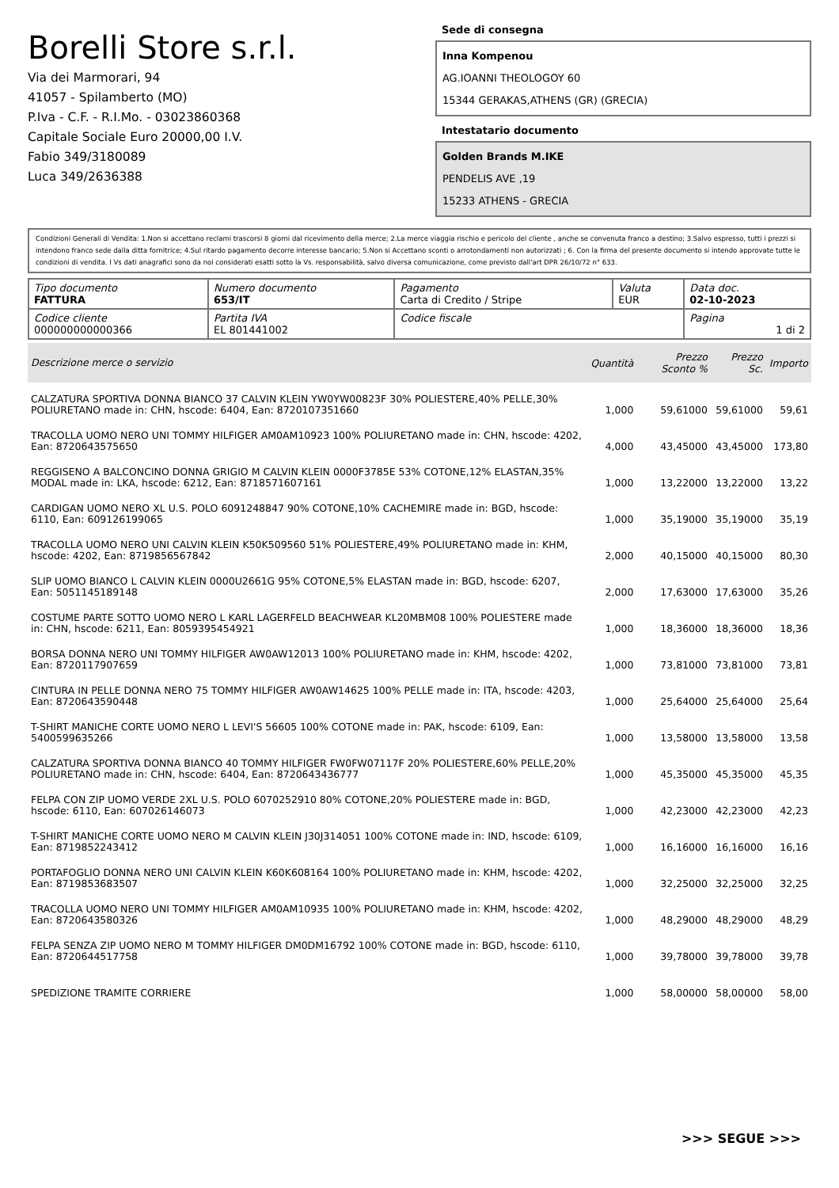Borelli Store s.r.l.
Via dei Marmorari, 94
41057 - Spilamberto (MO)
P.Iva - C.F. - R.I.Mo. - 03023860368
Capitale Sociale Euro 20000,00 I.V.
Fabio 349/3180089
Luca 349/2636388
Sede di consegna
Inna Kompenou
AG.IOANNI THEOLOGOY 60
15344 GERAKAS,ATHENS (GR) (GRECIA)
Intestatario documento
Golden Brands M.IKE
PENDELIS AVE ,19
15233 ATHENS - GRECIA
Condizioni Generali di Vendita: 1.Non si accettano reclami trascorsi 8 giorni dal ricevimento della merce; 2.La merce viaggia rischio e pericolo del cliente , anche se convenuta franco a destino; 3.Salvo espresso, tutti i prezzi si intendono franco sede dalla ditta fornitrice; 4.Sul ritardo pagamento decorre interesse bancario; 5.Non si Accettano sconti o arrotondamenti non autorizzati ; 6. Con la firma del presente documento si intendo approvate tutte le condizioni di vendita. I Vs dati anagrafici sono da noi considerati esatti sotto la Vs. responsabilità, salvo diversa comunicazione, come previsto dall'art DPR 26/10/72 n° 633.
| Tipo documento FATTURA | Numero documento 653/IT | Pagamento Carta di Credito / Stripe | Valuta EUR | Data doc. 02-10-2023 |
| Codice cliente 000000000000366 | Partita IVA EL 801441002 | Codice fiscale | | Pagina 1 di 2 |
| Descrizione merce o servizio | Quantità | Prezzo Sconto % | Prezzo Sc. | Importo |
| --- | --- | --- | --- | --- |
| CALZATURA SPORTIVA DONNA BIANCO 37 CALVIN KLEIN YW0YW00823F 30% POLIESTERE,40% PELLE,30% POLIURETANO made in: CHN, hscode: 6404, Ean: 8720107351660 | 1,000 | 59,61000 | 59,61000 | 59,61 |
| TRACOLLA UOMO NERO UNI TOMMY HILFIGER AM0AM10923 100% POLIURETANO made in: CHN, hscode: 4202, Ean: 8720643575650 | 4,000 | 43,45000 | 43,45000 | 173,80 |
| REGGISENO A BALCONCINO DONNA GRIGIO M CALVIN KLEIN 0000F3785E 53% COTONE,12% ELASTAN,35% MODAL made in: LKA, hscode: 6212, Ean: 8718571607161 | 1,000 | 13,22000 | 13,22000 | 13,22 |
| CARDIGAN UOMO NERO XL U.S. POLO 6091248847 90% COTONE,10% CACHEMIRE made in: BGD, hscode: 6110, Ean: 609126199065 | 1,000 | 35,19000 | 35,19000 | 35,19 |
| TRACOLLA UOMO NERO UNI CALVIN KLEIN K50K509560 51% POLIESTERE,49% POLIURETANO made in: KHM, hscode: 4202, Ean: 8719856567842 | 2,000 | 40,15000 | 40,15000 | 80,30 |
| SLIP UOMO BIANCO L CALVIN KLEIN 0000U2661G 95% COTONE,5% ELASTAN made in: BGD, hscode: 6207, Ean: 5051145189148 | 2,000 | 17,63000 | 17,63000 | 35,26 |
| COSTUME PARTE SOTTO UOMO NERO L KARL LAGERFELD BEACHWEAR KL20MBM08 100% POLIESTERE made in: CHN, hscode: 6211, Ean: 8059395454921 | 1,000 | 18,36000 | 18,36000 | 18,36 |
| BORSA DONNA NERO UNI TOMMY HILFIGER AW0AW12013 100% POLIURETANO made in: KHM, hscode: 4202, Ean: 8720117907659 | 1,000 | 73,81000 | 73,81000 | 73,81 |
| CINTURA IN PELLE DONNA NERO 75 TOMMY HILFIGER AW0AW14625 100% PELLE made in: ITA, hscode: 4203, Ean: 8720643590448 | 1,000 | 25,64000 | 25,64000 | 25,64 |
| T-SHIRT MANICHE CORTE UOMO NERO L LEVI'S 56605 100% COTONE made in: PAK, hscode: 6109, Ean: 5400599635266 | 1,000 | 13,58000 | 13,58000 | 13,58 |
| CALZATURA SPORTIVA DONNA BIANCO 40 TOMMY HILFIGER FW0FW07117F 20% POLIESTERE,60% PELLE,20% POLIURETANO made in: CHN, hscode: 6404, Ean: 8720643436777 | 1,000 | 45,35000 | 45,35000 | 45,35 |
| FELPA CON ZIP UOMO VERDE 2XL U.S. POLO 6070252910 80% COTONE,20% POLIESTERE made in: BGD, hscode: 6110, Ean: 607026146073 | 1,000 | 42,23000 | 42,23000 | 42,23 |
| T-SHIRT MANICHE CORTE UOMO NERO M CALVIN KLEIN J30J314051 100% COTONE made in: IND, hscode: 6109, Ean: 8719852243412 | 1,000 | 16,16000 | 16,16000 | 16,16 |
| PORTAFOGLIO DONNA NERO UNI CALVIN KLEIN K60K608164 100% POLIURETANO made in: KHM, hscode: 4202, Ean: 8719853683507 | 1,000 | 32,25000 | 32,25000 | 32,25 |
| TRACOLLA UOMO NERO UNI TOMMY HILFIGER AM0AM10935 100% POLIURETANO made in: KHM, hscode: 4202, Ean: 8720643580326 | 1,000 | 48,29000 | 48,29000 | 48,29 |
| FELPA SENZA ZIP UOMO NERO M TOMMY HILFIGER DM0DM16792 100% COTONE made in: BGD, hscode: 6110, Ean: 8720644517758 | 1,000 | 39,78000 | 39,78000 | 39,78 |
| SPEDIZIONE TRAMITE CORRIERE | 1,000 | 58,00000 | 58,00000 | 58,00 |
>>> SEGUE >>>